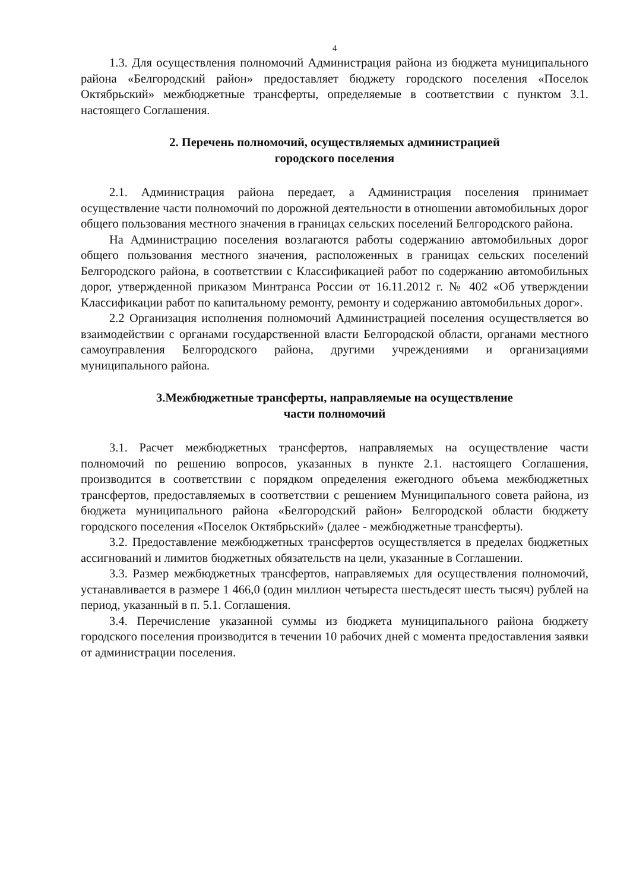4
1.3. Для осуществления полномочий Администрация района из бюджета муниципального района «Белгородский район» предоставляет бюджету городского поселения «Поселок Октябрьский» межбюджетные трансферты, определяемые в соответствии с пунктом 3.1. настоящего Соглашения.
2. Перечень полномочий, осуществляемых администрацией
городского поселения
2.1. Администрация района передает, а Администрация поселения принимает осуществление части полномочий по дорожной деятельности в отношении автомобильных дорог общего пользования местного значения в границах сельских поселений Белгородского района.
На Администрацию поселения возлагаются работы содержанию автомобильных дорог общего пользования местного значения, расположенных в границах сельских поселений Белгородского района, в соответствии с Классификацией работ по содержанию автомобильных дорог, утвержденной приказом Минтранса России от 16.11.2012 г. № 402 «Об утверждении Классификации работ по капитальному ремонту, ремонту и содержанию автомобильных дорог».
2.2 Организация исполнения полномочий Администрацией поселения осуществляется во взаимодействии с органами государственной власти Белгородской области, органами местного самоуправления Белгородского района, другими учреждениями и организациями муниципального района.
3.Межбюджетные трансферты, направляемые на осуществление
части полномочий
3.1. Расчет межбюджетных трансфертов, направляемых на осуществление части полномочий по решению вопросов, указанных в пункте 2.1. настоящего Соглашения, производится в соответствии с порядком определения ежегодного объема межбюджетных трансфертов, предоставляемых в соответствии с решением Муниципального совета района, из бюджета муниципального района «Белгородский район» Белгородской области бюджету городского поселения «Поселок Октябрьский» (далее - межбюджетные трансферты).
3.2. Предоставление межбюджетных трансфертов осуществляется в пределах бюджетных ассигнований и лимитов бюджетных обязательств на цели, указанные в Соглашении.
3.3. Размер межбюджетных трансфертов, направляемых для осуществления полномочий, устанавливается в размере 1 466,0 (один миллион четыреста шестьдесят шесть тысяч) рублей на период, указанный в п. 5.1. Соглашения.
3.4. Перечисление указанной суммы из бюджета муниципального района бюджету городского поселения производится в течении 10 рабочих дней с момента предоставления заявки от администрации поселения.